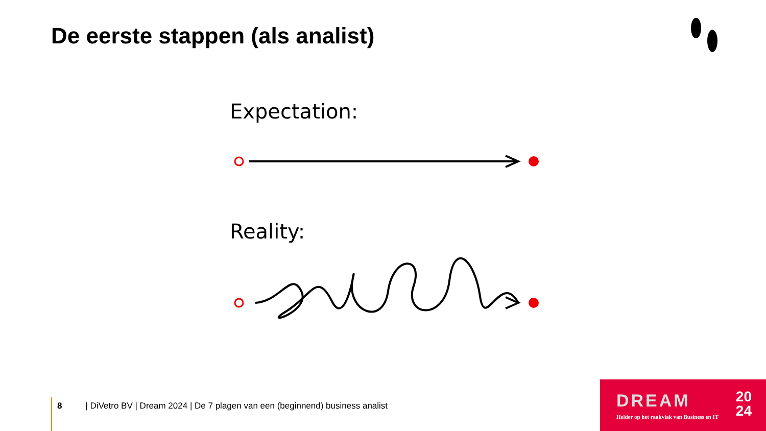De eerste stappen (als analist)
Expectation:
Reality:
8 | DiVetro BV | Dream 2024 | De 7 plagen van een (beginnend) business analist
DREAM
20
24
Helder op het raakvlak van Business en IT